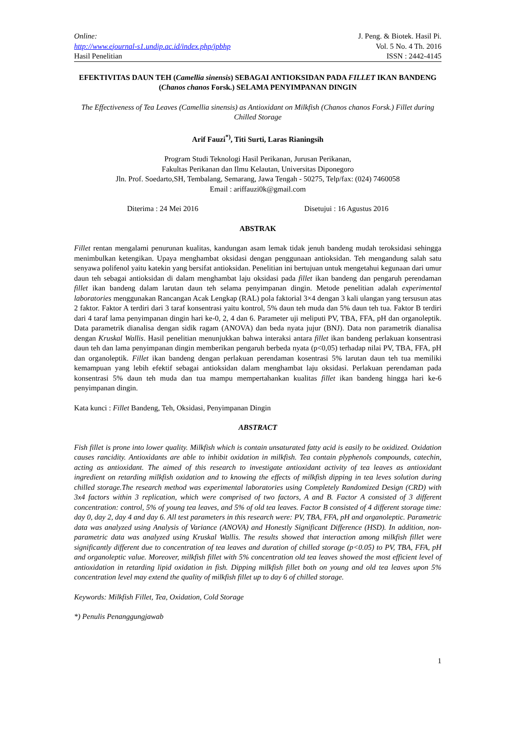Online: J. Peng. & Biotek. Hasil Pi.
http://www.ejournal-s1.undip.ac.id/index.php/jpbhp Vol. 5 No. 4 Th. 2016
Hasil Penelitian ISSN : 2442-4145
EFEKTIVITAS DAUN TEH (Camellia sinensis) SEBAGAI ANTIOKSIDAN PADA FILLET IKAN BANDENG (Chanos chanos Forsk.) SELAMA PENYIMPANAN DINGIN
The Effectiveness of Tea Leaves (Camellia sinensis) as Antioxidant on Milkfish (Chanos chanos Forsk.) Fillet during Chilled Storage
Arif Fauzi<sup>*)</sup>, Titi Surti, Laras Rianingsih
Program Studi Teknologi Hasil Perikanan, Jurusan Perikanan,
Fakultas Perikanan dan Ilmu Kelautan, Universitas Diponegoro
Jln. Prof. Soedarto,SH, Tembalang, Semarang, Jawa Tengah - 50275, Telp/fax: (024) 7460058
Email : ariffauzi0k@gmail.com
Diterima : 24 Mei 2016 Disetujui : 16 Agustus 2016
ABSTRAK
Fillet rentan mengalami penurunan kualitas, kandungan asam lemak tidak jenuh bandeng mudah teroksidasi sehingga menimbulkan ketengikan. Upaya menghambat oksidasi dengan penggunaan antioksidan. Teh mengandung salah satu senyawa polifenol yaitu katekin yang bersifat antioksidan. Penelitian ini bertujuan untuk mengetahui kegunaan dari umur daun teh sebagai antioksidan di dalam menghambat laju oksidasi pada fillet ikan bandeng dan pengaruh perendaman fillet ikan bandeng dalam larutan daun teh selama penyimpanan dingin. Metode penelitian adalah experimental laboratories menggunakan Rancangan Acak Lengkap (RAL) pola faktorial 3×4 dengan 3 kali ulangan yang tersusun atas 2 faktor. Faktor A terdiri dari 3 taraf konsentrasi yaitu kontrol, 5% daun teh muda dan 5% daun teh tua. Faktor B terdiri dari 4 taraf lama penyimpanan dingin hari ke-0, 2, 4 dan 6. Parameter uji meliputi PV, TBA, FFA, pH dan organoleptik. Data parametrik dianalisa dengan sidik ragam (ANOVA) dan beda nyata jujur (BNJ). Data non parametrik dianalisa dengan Kruskal Wallis. Hasil penelitian menunjukkan bahwa interaksi antara fillet ikan bandeng perlakuan konsentrasi daun teh dan lama penyimpanan dingin memberikan pengaruh berbeda nyata (p<0,05) terhadap nilai PV, TBA, FFA, pH dan organoleptik. Fillet ikan bandeng dengan perlakuan perendaman kosentrasi 5% larutan daun teh tua memiliki kemampuan yang lebih efektif sebagai antioksidan dalam menghambat laju oksidasi. Perlakuan perendaman pada konsentrasi 5% daun teh muda dan tua mampu mempertahankan kualitas fillet ikan bandeng hingga hari ke-6 penyimpanan dingin.
Kata kunci : Fillet Bandeng, Teh, Oksidasi, Penyimpanan Dingin
ABSTRACT
Fish fillet is prone into lower quality. Milkfish which is contain unsaturated fatty acid is easily to be oxidized. Oxidation causes rancidity. Antioxidants are able to inhibit oxidation in milkfish. Tea contain plyphenols compounds, catechin, acting as antioxidant. The aimed of this research to investigate antioxidant activity of tea leaves as antioxidant ingredient on retarding milkfish oxidation and to knowing the effects of milkfish dipping in tea leves solution during chilled storage.The research method was experimental laboratories using Completely Randomized Design (CRD) with 3x4 factors within 3 replication, which were comprised of two factors, A and B. Factor A consisted of 3 different concentration: control, 5% of young tea leaves, and 5% of old tea leaves. Factor B consisted of 4 different storage time: day 0, day 2, day 4 and day 6. All test parameters in this research were: PV, TBA, FFA, pH and organoleptic. Parametric data was analyzed using Analysis of Variance (ANOVA) and Honestly Significant Difference (HSD). In addition, non-parametric data was analyzed using Kruskal Wallis. The results showed that interaction among milkfish fillet were significantly different due to concentration of tea leaves and duration of chilled storage (p<0.05) to PV, TBA, FFA, pH and organoleptic value. Moreover, milkfish fillet with 5% concentration old tea leaves showed the most efficient level of antioxidation in retarding lipid oxidation in fish. Dipping milkfish fillet both on young and old tea leaves upon 5% concentration level may extend the quality of milkfish fillet up to day 6 of chilled storage.
Keywords: Milkfish Fillet, Tea, Oxidation, Cold Storage
*) Penulis Penanggungjawab
1